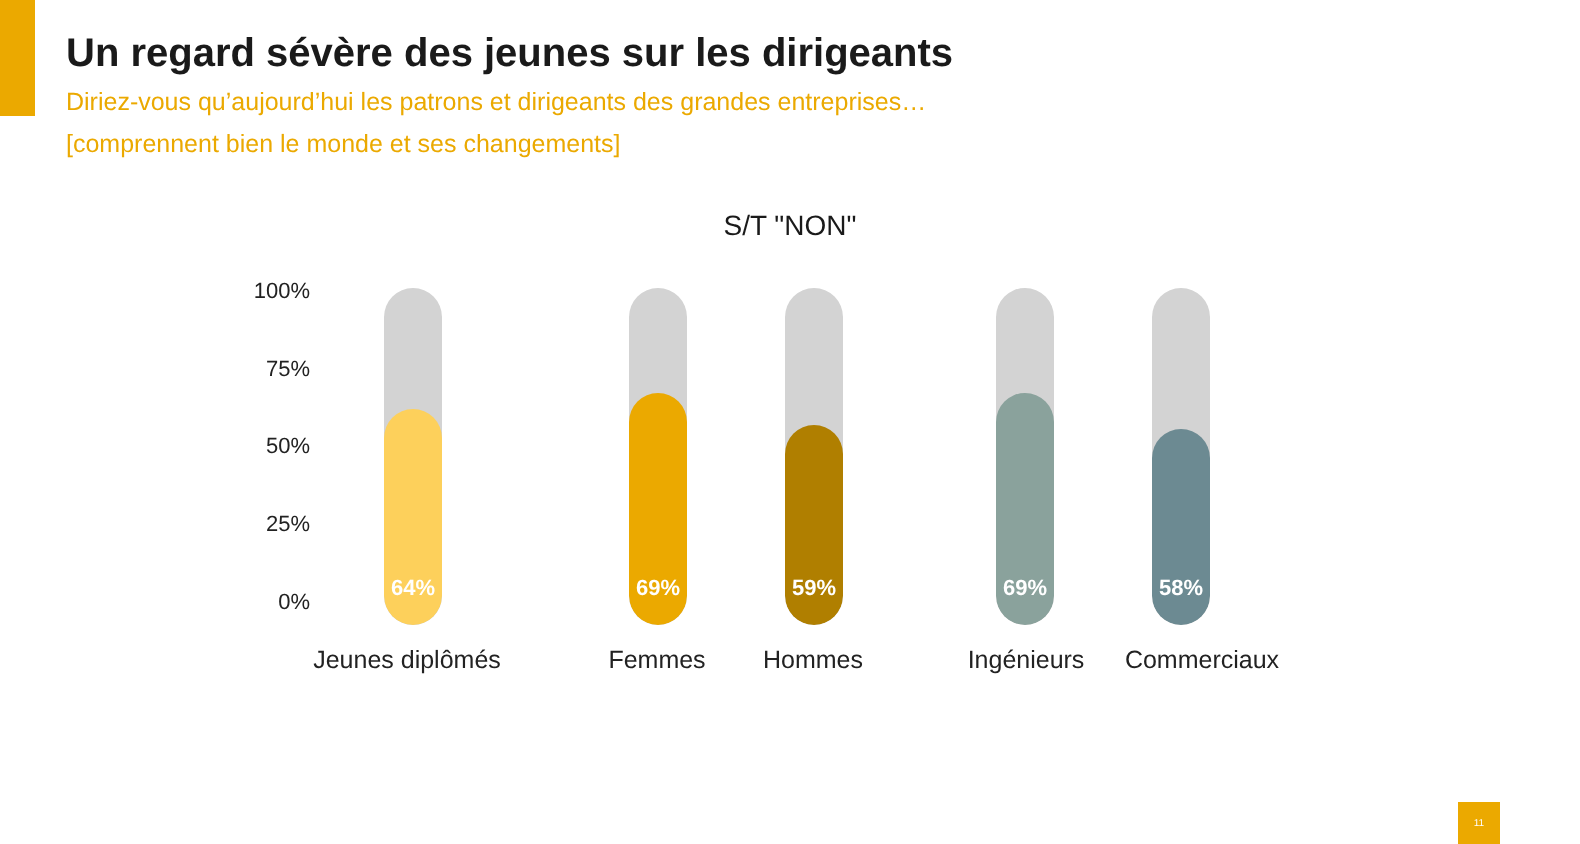Un regard sévère des jeunes sur les dirigeants
Diriez-vous qu’aujourd’hui les patrons et dirigeants des grandes entreprises…
[comprennent bien le monde et ses changements]
S/T "NON"
100%
75%
50%
25%
0%
64% 69% 59% 69% 58%
Jeunes diplômés Femmes Hommes Ingénieurs Commerciaux
11